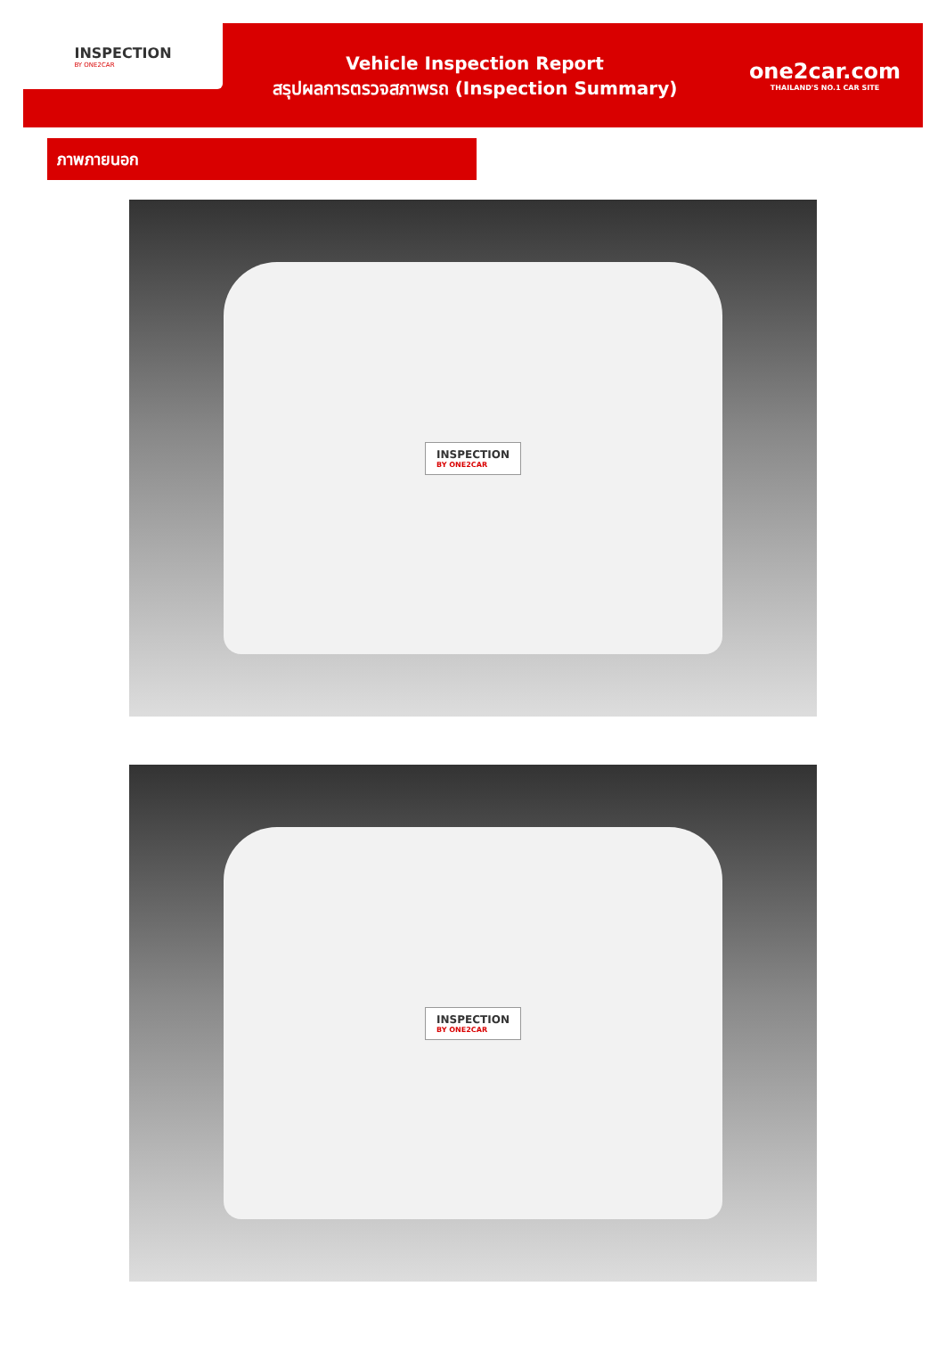INSPECTION
BY ONE2CAR
Vehicle Inspection Report
สรุปผลการตรวจสภาพรถ (Inspection Summary)
one2car.com
THAILAND'S NO.1 CAR SITE
ภาพภายนอก
INSPECTION
BY ONE2CAR
INSPECTION
BY ONE2CAR